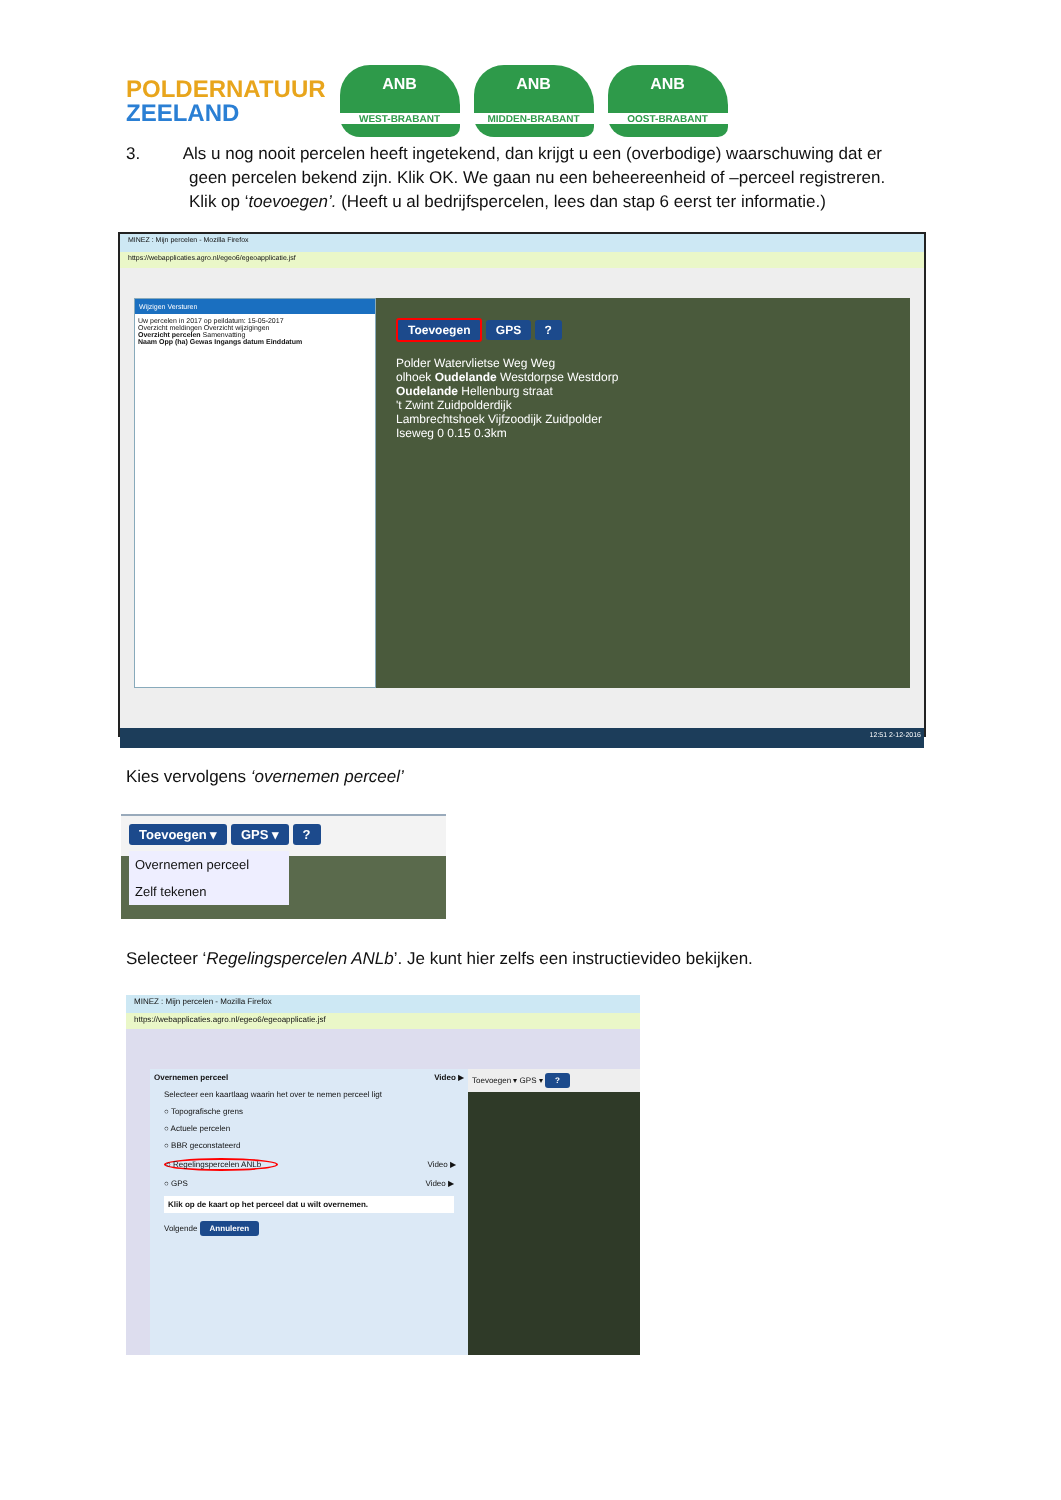POLDERNATUUR
ZEELAND
ANB
WEST-BRABANT
ANB
MIDDEN-BRABANT
ANB
OOST-BRABANT
3. Als u nog nooit percelen heeft ingetekend, dan krijgt u een (overbodige) waarschuwing dat er
geen percelen bekend zijn. Klik OK. We gaan nu een beheereenheid of –perceel registreren.
Klik op ‘toevoegen’. (Heeft u al bedrijfspercelen, lees dan stap 6 eerst ter informatie.)
MINEZ : Mijn percelen - Mozilla Firefox
https://webapplicaties.agro.nl/egeo6/egeoapplicatie.jsf
Wijzigen Versturen
Uw percelen in 2017 op peildatum: 15-05-2017
Overzicht meldingen Overzicht wijzigingen
Overzicht percelen Samenvatting
Naam Opp (ha) Gewas Ingangs datum Einddatum
Toevoegen GPS ?
Polder Watervlietse Weg Weg
olhoek Oudelande Westdorpse Westdorp
Oudelande Hellenburg straat
't Zwint Zuidpolderdijk
Lambrechtshoek Vijfzoodijk Zuidpolder
Iseweg 0 0.15 0.3km
12:51 2-12-2016
Kies vervolgens ‘overnemen perceel’
Toevoegen ▾ GPS ▾ ?
Overnemen perceel
Zelf tekenen
Selecteer ‘Regelingspercelen ANLb’. Je kunt hier zelfs een instructievideo bekijken.
MINEZ : Mijn percelen - Mozilla Firefox
https://webapplicaties.agro.nl/egeo6/egeoapplicatie.jsf
Overnemen perceel Video ▶
Selecteer een kaartlaag waarin het over te nemen perceel ligt
○ Topografische grens
○ Actuele percelen
○ BBR geconstateerd
○ Regelingspercelen ANLb Video ▶
○ GPS Video ▶
Klik op de kaart op het perceel dat u wilt overnemen.
Volgende Annuleren
Toevoegen ▾ GPS ▾ ?